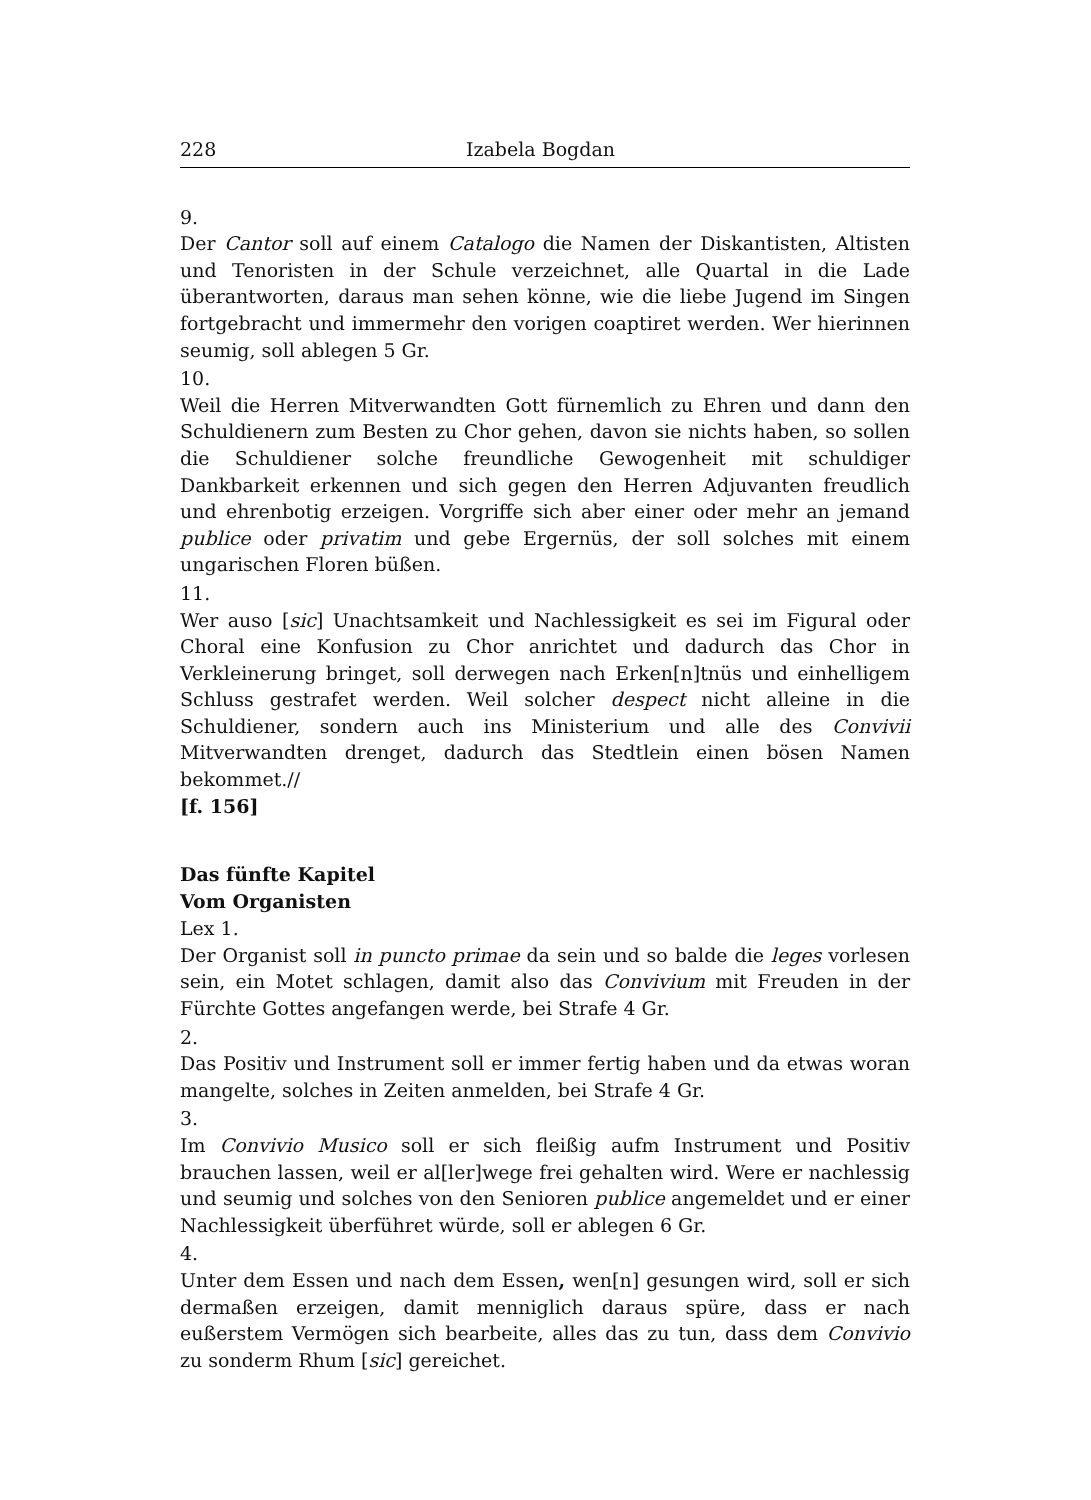228 Izabela Bogdan
9.
Der Cantor soll auf einem Catalogo die Namen der Diskantisten, Altisten und Tenoristen in der Schule verzeichnet, alle Quartal in die Lade überantworten, daraus man sehen könne, wie die liebe Jugend im Singen fortgebracht und immermehr den vorigen coaptiret werden. Wer hierinnen seumig, soll ablegen 5 Gr.
10.
Weil die Herren Mitverwandten Gott fürnemlich zu Ehren und dann den Schuldienern zum Besten zu Chor gehen, davon sie nichts haben, so sollen die Schuldiener solche freundliche Gewogenheit mit schuldiger Dankbarkeit erkennen und sich gegen den Herren Adjuvanten freudlich und ehrenbotig erzeigen. Vorgriffe sich aber einer oder mehr an jemand publice oder privatim und gebe Ergernüs, der soll solches mit einem ungarischen Floren büßen.
11.
Wer auso [sic] Unachtsamkeit und Nachlessigkeit es sei im Figural oder Choral eine Konfusion zu Chor anrichtet und dadurch das Chor in Verkleinerung bringet, soll derwegen nach Erken[n]tnüs und einhelligem Schluss gestrafet werden. Weil solcher despect nicht alleine in die Schuldiener, sondern auch ins Ministerium und alle des Convivii Mitverwandten drenget, dadurch das Stedtlein einen bösen Namen bekommet.//
[f. 156]
Das fünfte Kapitel
Vom Organisten
Lex 1.
Der Organist soll in puncto primae da sein und so balde die leges vorlesen sein, ein Motet schlagen, damit also das Convivium mit Freuden in der Fürchte Gottes angefangen werde, bei Strafe 4 Gr.
2.
Das Positiv und Instrument soll er immer fertig haben und da etwas woran mangelte, solches in Zeiten anmelden, bei Strafe 4 Gr.
3.
Im Convivio Musico soll er sich fleißig aufm Instrument und Positiv brauchen lassen, weil er al[ler]wege frei gehalten wird. Were er nachlessig und seumig und solches von den Senioren publice angemeldet und er einer Nachlessigkeit überführet würde, soll er ablegen 6 Gr.
4.
Unter dem Essen und nach dem Essen, wen[n] gesungen wird, soll er sich dermaßen erzeigen, damit menniglich daraus spüre, dass er nach eußerstem Vermögen sich bearbeite, alles das zu tun, dass dem Convivio zu sonderm Rhum [sic] gereichet.